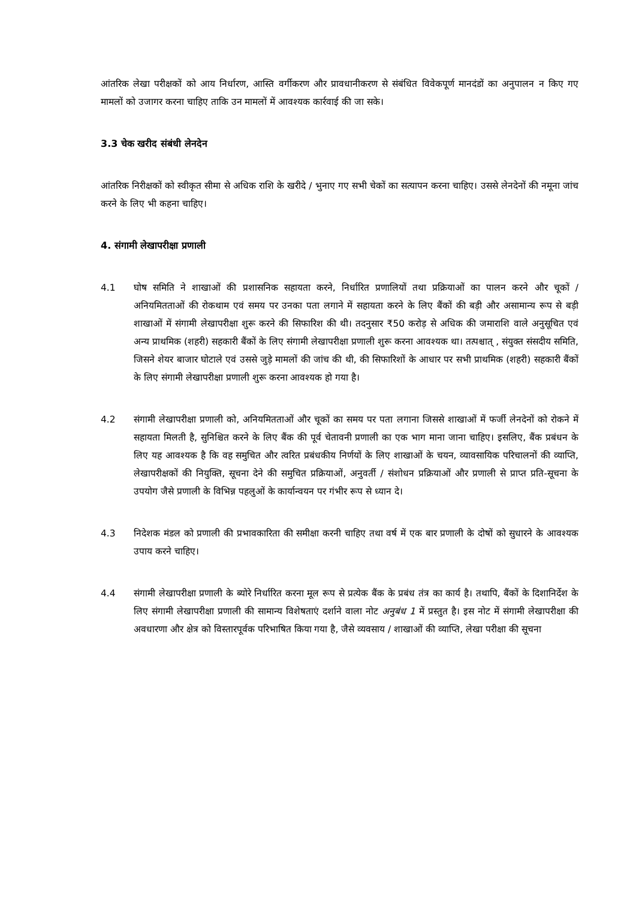आंतरिक लेखा परीक्षकों को आय निर्धारण, आस्ति वर्गीकरण और प्रावधानीकरण से संबंधित विवेकपूर्ण मानदंडों का अनुपालन न किए गए मामलों को उजागर करना चाहिए ताकि उन मामलों में आवश्यक कार्रवाई की जा सके।
3.3 चेक खरीद संबंधी लेनदेन
आंतरिक निरीक्षकों को स्वीकृत सीमा से अधिक राशि के खरीदे / भुनाए गए सभी चेकों का सत्यापन करना चाहिए। उससे लेनदेनों की नमूना जांच करने के लिए भी कहना चाहिए।
4. संगामी लेखापरीक्षा प्रणाली
4.1 घोष समिति ने शाखाओं की प्रशासनिक सहायता करने, निर्धारित प्रणालियों तथा प्रक्रियाओं का पालन करने और चूकों / अनियमितताओं की रोकथाम एवं समय पर उनका पता लगाने में सहायता करने के लिए बैंकों की बड़ी और असामान्य रूप से बड़ी शाखाओं में संगामी लेखापरीक्षा शुरू करने की सिफारिश की थी। तदनुसार ₹50 करोड़ से अधिक की जमाराशि वाले अनुसूचित एवं अन्य प्राथमिक (शहरी) सहकारी बैंकों के लिए संगामी लेखापरीक्षा प्रणाली शुरू करना आवश्यक था। तत्पश्चात् , संयुक्त संसदीय समिति, जिसने शेयर बाजार घोटाले एवं उससे जुड़े मामलों की जांच की थी, की सिफारिशों के आधार पर सभी प्राथमिक (शहरी) सहकारी बैंकों के लिए संगामी लेखापरीक्षा प्रणाली शुरू करना आवश्यक हो गया है।
4.2 संगामी लेखापरीक्षा प्रणाली को, अनियमितताओं और चूकों का समय पर पता लगाना जिससे शाखाओं में फर्जी लेनदेनों को रोकने में सहायता मिलती है, सुनिश्चित करने के लिए बैंक की पूर्व चेतावनी प्रणाली का एक भाग माना जाना चाहिए। इसलिए, बैंक प्रबंधन के लिए यह आवश्यक है कि वह समुचित और त्वरित प्रबंधकीय निर्णयों के लिए शाखाओं के चयन, व्यावसायिक परिचालनों की व्याप्ति, लेखापरीक्षकों की नियुक्ति, सूचना देने की समुचित प्रक्रियाओं, अनुवर्ती / संशोधन प्रक्रियाओं और प्रणाली से प्राप्त प्रति-सूचना के उपयोग जैसे प्रणाली के विभिन्न पहलुओं के कार्यान्वयन पर गंभीर रूप से ध्यान दे।
4.3 निदेशक मंडल को प्रणाली की प्रभावकारिता की समीक्षा करनी चाहिए तथा वर्ष में एक बार प्रणाली के दोषों को सुधारने के आवश्यक उपाय करने चाहिए।
4.4 संगामी लेखापरीक्षा प्रणाली के ब्योरे निर्धारित करना मूल रूप से प्रत्येक बैंक के प्रबंध तंत्र का कार्य है। तथापि, बैंकों के दिशानिर्देश के लिए संगामी लेखापरीक्षा प्रणाली की सामान्य विशेषताएं दर्शाने वाला नोट अनुबंध 1 में प्रस्तुत है। इस नोट में संगामी लेखापरीक्षा की अवधारणा और क्षेत्र को विस्तारपूर्वक परिभाषित किया गया है, जैसे व्यवसाय / शाखाओं की व्याप्ति, लेखा परीक्षा की सूचना